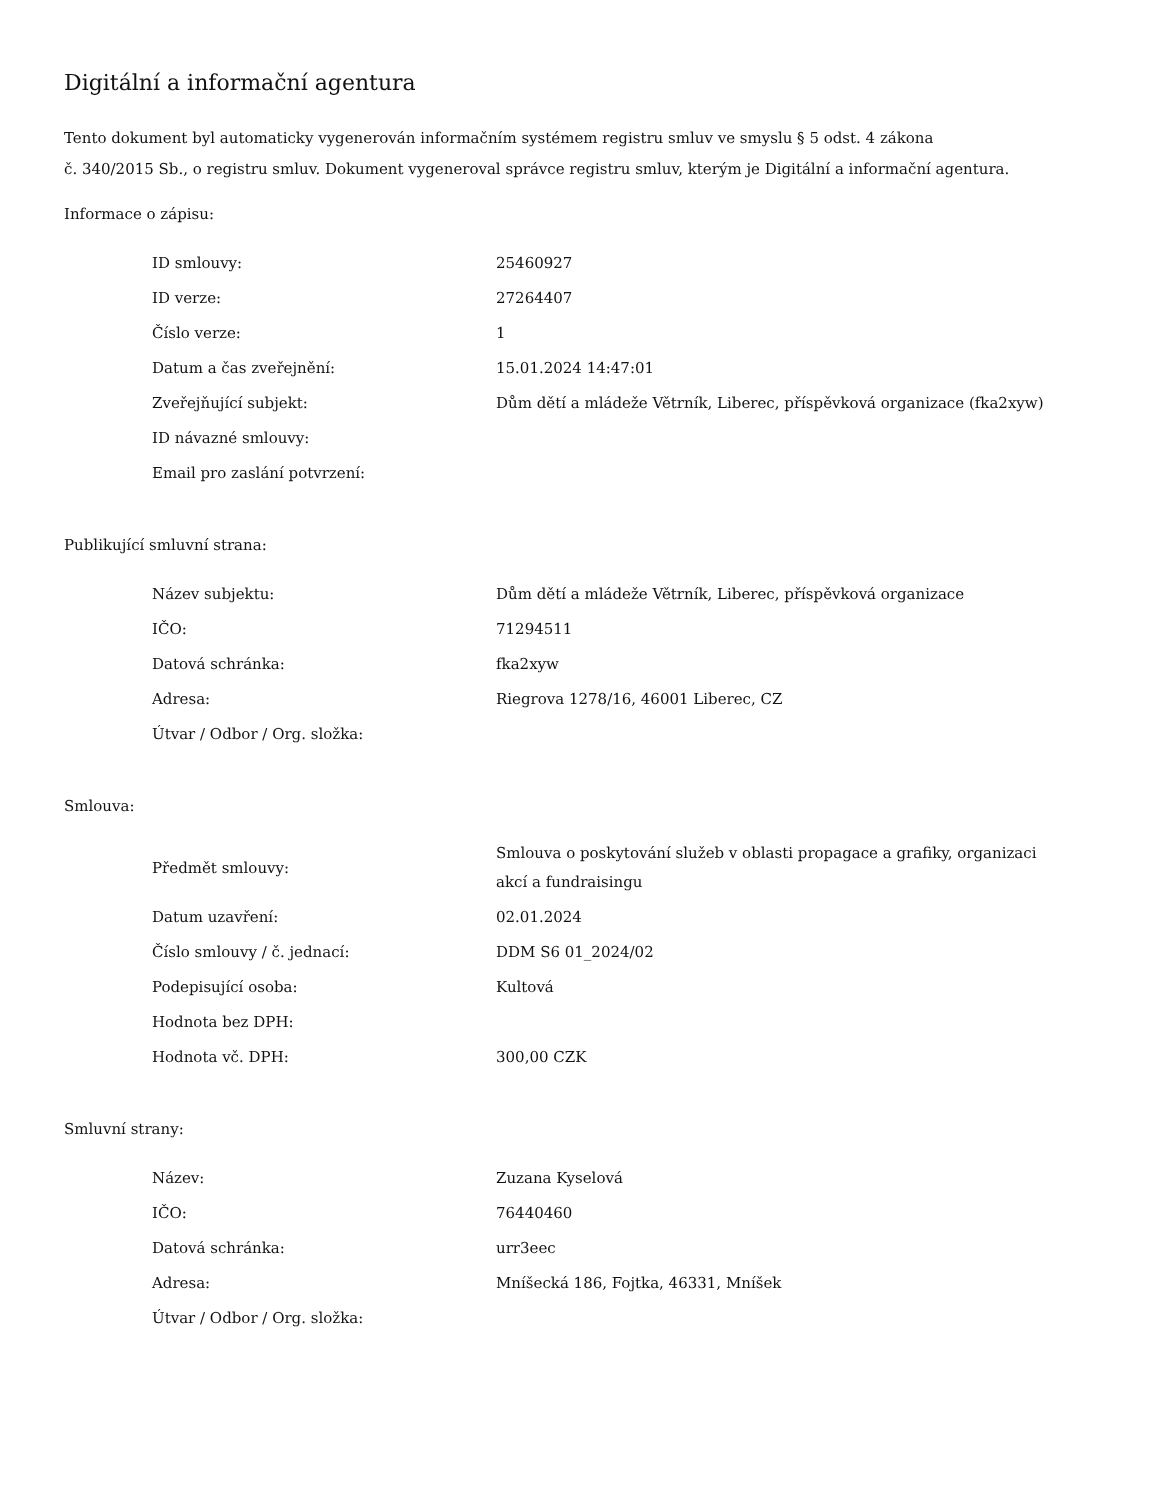Digitální a informační agentura
Tento dokument byl automaticky vygenerován informačním systémem registru smluv ve smyslu § 5 odst. 4 zákona
č. 340/2015 Sb., o registru smluv. Dokument vygeneroval správce registru smluv, kterým je Digitální a informační agentura.
Informace o zápisu:
| ID smlouvy: | 25460927 |
| ID verze: | 27264407 |
| Číslo verze: | 1 |
| Datum a čas zveřejnění: | 15.01.2024 14:47:01 |
| Zveřejňující subjekt: | Dům dětí a mládeže Větrník, Liberec, příspěvková organizace (fka2xyw) |
| ID návazné smlouvy: | |
| Email pro zaslání potvrzení: | |
Publikující smluvní strana:
| Název subjektu: | Dům dětí a mládeže Větrník, Liberec, příspěvková organizace |
| IČO: | 71294511 |
| Datová schránka: | fka2xyw |
| Adresa: | Riegrova 1278/16, 46001 Liberec, CZ |
| Útvar / Odbor / Org. složka: | |
Smlouva:
| Předmět smlouvy: | Smlouva o poskytování služeb v oblasti propagace a grafiky, organizaci akcí a fundraisingu |
| Datum uzavření: | 02.01.2024 |
| Číslo smlouvy / č. jednací: | DDM S6 01_2024/02 |
| Podepisující osoba: | Kultová |
| Hodnota bez DPH: | |
| Hodnota vč. DPH: | 300,00 CZK |
Smluvní strany:
| Název: | Zuzana Kyselová |
| IČO: | 76440460 |
| Datová schránka: | urr3eec |
| Adresa: | Mníšecká 186, Fojtka, 46331, Mníšek |
| Útvar / Odbor / Org. složka: | |